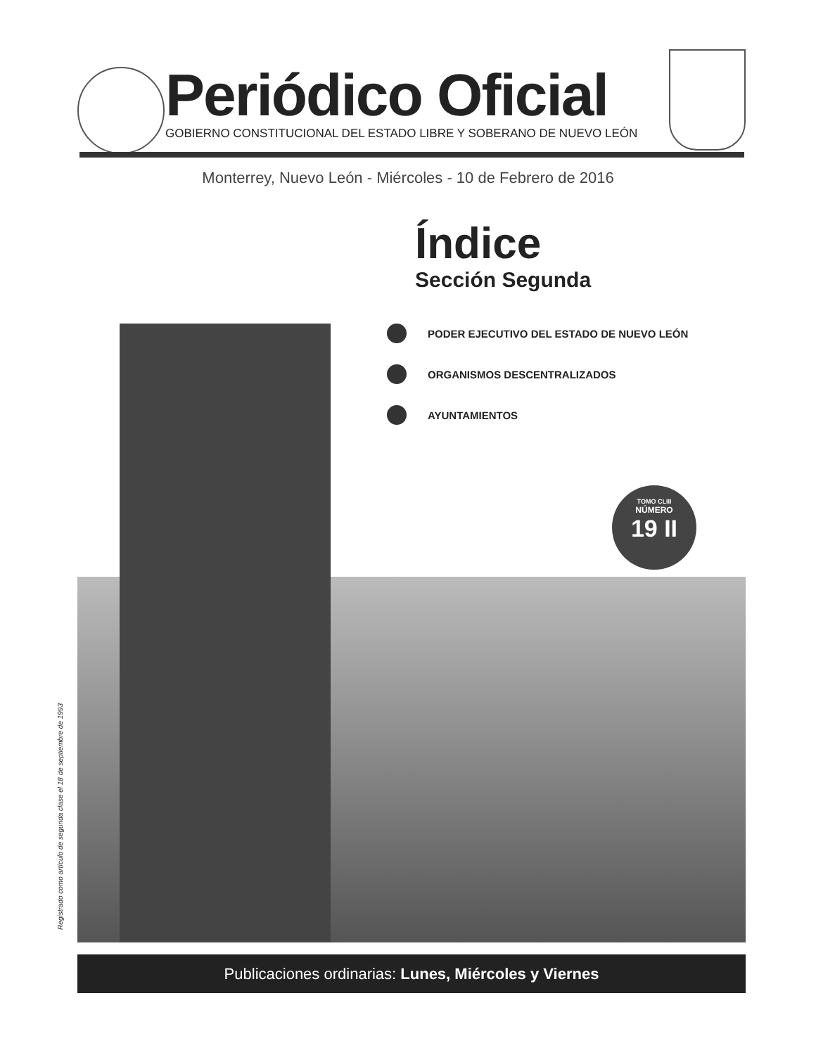Periódico Oficial
GOBIERNO CONSTITUCIONAL DEL ESTADO LIBRE Y SOBERANO DE NUEVO LEÓN
Monterrey, Nuevo León - Miércoles - 10 de Febrero de 2016
Índice
Sección Segunda
PODER EJECUTIVO DEL ESTADO DE NUEVO LEÓN
ORGANISMOS DESCENTRALIZADOS
AYUNTAMIENTOS
TOMO CLIII
NÚMERO
19 II
Registrado como artículo de segunda clase el 18 de septiembre de 1993
Publicaciones ordinarias: Lunes, Miércoles y Viernes